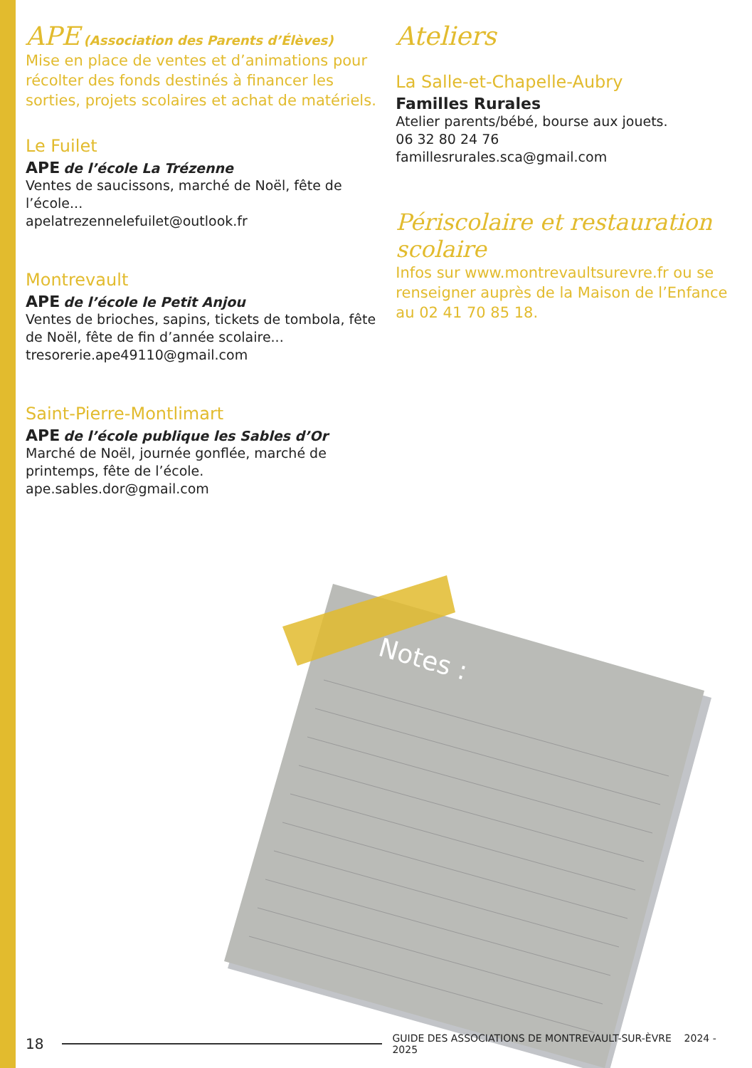APE (Association des Parents d’Élèves)
Mise en place de ventes et d’animations pour récolter des fonds destinés à financer les sorties, projets scolaires et achat de matériels.
Le Fuilet
APE de l’école La Trézenne
Ventes de saucissons, marché de Noël, fête de l’école...
apelatrezennelefuilet@outlook.fr
Montrevault
APE de l’école le Petit Anjou
Ventes de brioches, sapins, tickets de tombola, fête de Noël, fête de fin d’année scolaire...
tresorerie.ape49110@gmail.com
Saint-Pierre-Montlimart
APE de l’école publique les Sables d’Or
Marché de Noël, journée gonflée, marché de printemps, fête de l’école.
ape.sables.dor@gmail.com
Ateliers
La Salle-et-Chapelle-Aubry
Familles Rurales
Atelier parents/bébé, bourse aux jouets.
06 32 80 24 76
famillesrurales.sca@gmail.com
Périscolaire et restauration scolaire
Infos sur www.montrevaultsurevre.fr ou se renseigner auprès de la Maison de l’Enfance au 02 41 70 85 18.
Notes :
18 GUIDE DES ASSOCIATIONS DE MONTREVAULT-SUR-ÈVRE 2024 - 2025